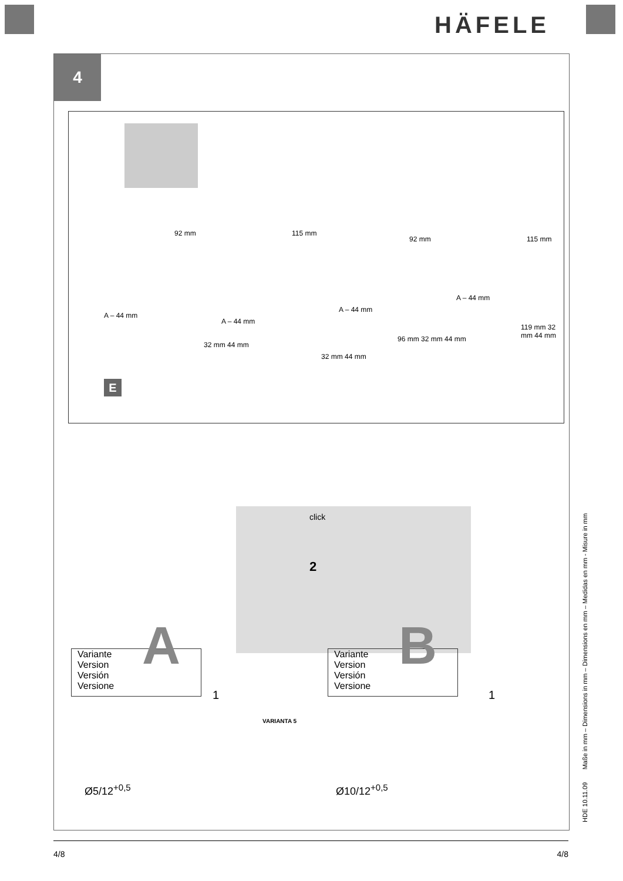HÄFELE
4
92 mm 115 mm
92 mm 115 mm
A – 44 mm
A – 44 mm
A – 44 mm
A – 44 mm
32 mm 44 mm
32 mm 44 mm
96 mm 32 mm 44 mm
119 mm 32 mm 44 mm
E
click
2
Variante
Version
Versión
Versione
A
1
VARIANTA 5
Ø5/12<sup>+0,5</sup>
Variante
Version
Versión
Versione
B
1
Ø10/12<sup>+0,5</sup>
HDE 10.11.09 Maße in mm – Dimensions in mm – Dimensions en mm – Medidas en mm - Misure in mm
4/8 4/8